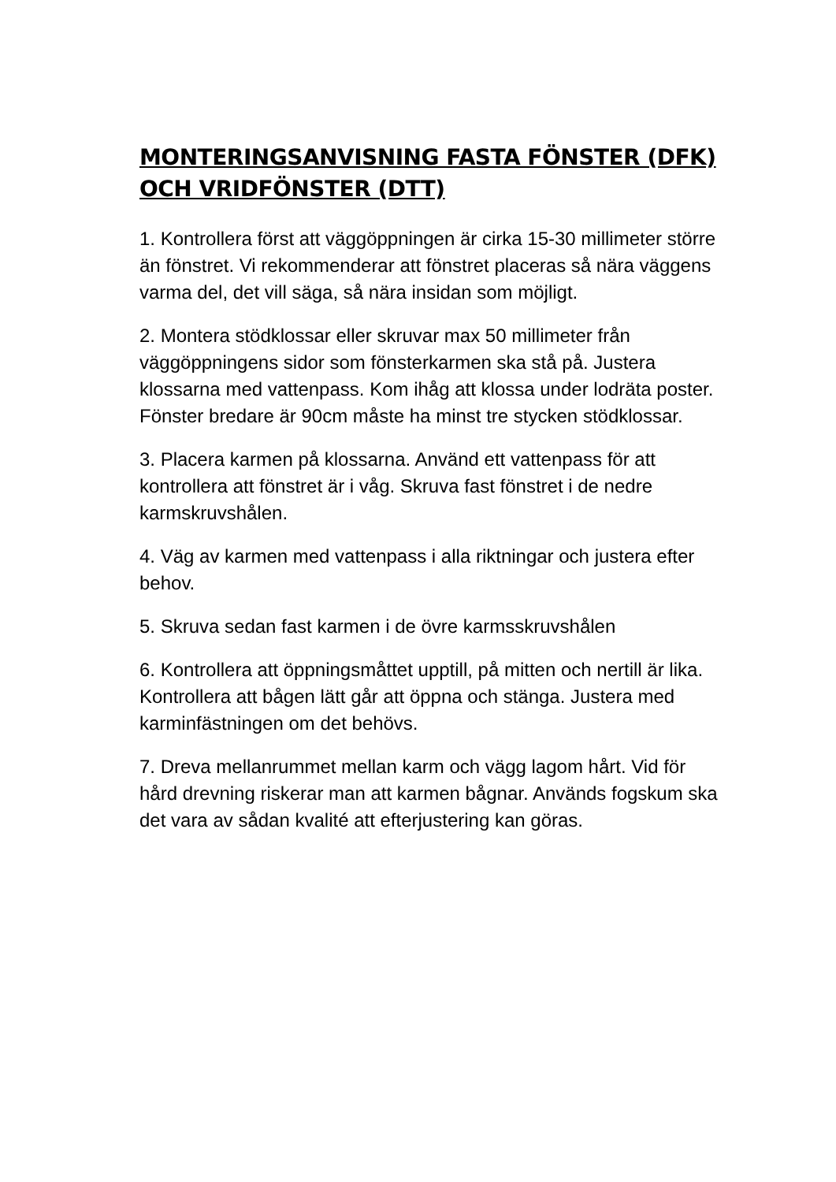MONTERINGSANVISNING FASTA FÖNSTER (DFK) OCH VRIDFÖNSTER (DTT)
1. Kontrollera först att väggöppningen är cirka 15-30 millimeter större än fönstret. Vi rekommenderar att fönstret placeras så nära väggens varma del, det vill säga, så nära insidan som möjligt.
2. Montera stödklossar eller skruvar max 50 millimeter från väggöppningens sidor som fönsterkarmen ska stå på. Justera klossarna med vattenpass. Kom ihåg att klossa under lodräta poster. Fönster bredare är 90cm måste ha minst tre stycken stödklossar.
3. Placera karmen på klossarna. Använd ett vattenpass för att kontrollera att fönstret är i våg. Skruva fast fönstret i de nedre karmskruvshålen.
4. Väg av karmen med vattenpass i alla riktningar och justera efter behov.
5. Skruva sedan fast karmen i de övre karmsskruvshålen
6. Kontrollera att öppningsmåttet upptill, på mitten och nertill är lika. Kontrollera att bågen lätt går att öppna och stänga. Justera med karminfästningen om det behövs.
7. Dreva mellanrummet mellan karm och vägg lagom hårt. Vid för hård drevning riskerar man att karmen bågnar. Används fogskum ska det vara av sådan kvalité att efterjustering kan göras.